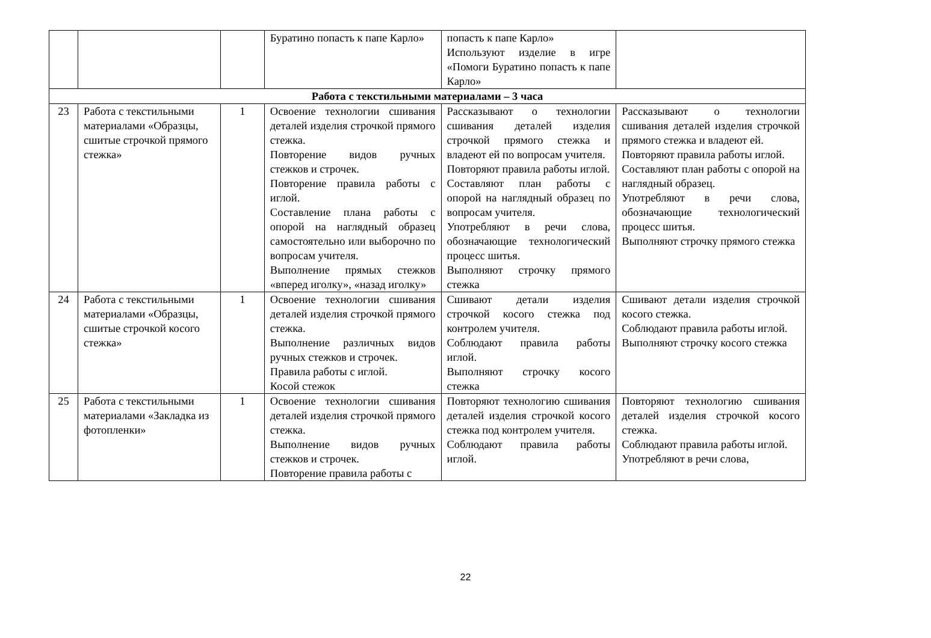| | | | Буратино попасть к папе Карло» | попасть к папе Карло» Используют изделие в игре «Помоги Буратино попасть к папе Карло» | |
| Работа с текстильными материалами – 3 часа | | | | | |
| 23 | Работа с текстильными материалами «Образцы, сшитые строчкой прямого стежка» | 1 | Освоение технологии сшивания деталей изделия строчкой прямого стежка. Повторение видов ручных стежков и строчек. Повторение правила работы с иглой. Составление плана работы с опорой на наглядный образец самостоятельно или выборочно по вопросам учителя. Выполнение прямых стежков «вперед иголку», «назад иголку» | Рассказывают о технологии сшивания деталей изделия строчкой прямого стежка и владеют ей по вопросам учителя. Повторяют правила работы иглой. Составляют план работы с опорой на наглядный образец по вопросам учителя. Употребляют в речи слова, обозначающие технологический процесс шитья. Выполняют строчку прямого стежка | Рассказывают о технологии сшивания деталей изделия строчкой прямого стежка и владеют ей. Повторяют правила работы иглой. Составляют план работы с опорой на наглядный образец. Употребляют в речи слова, обозначающие технологический процесс шитья. Выполняют строчку прямого стежка |
| 24 | Работа с текстильными материалами «Образцы, сшитые строчкой косого стежка» | 1 | Освоение технологии сшивания деталей изделия строчкой прямого стежка. Выполнение различных видов ручных стежков и строчек. Правила работы с иглой. Косой стежок | Сшивают детали изделия строчкой косого стежка под контролем учителя. Соблюдают правила работы иглой. Выполняют строчку косого стежка | Сшивают детали изделия строчкой косого стежка. Соблюдают правила работы иглой. Выполняют строчку косого стежка |
| 25 | Работа с текстильными материалами «Закладка из фотопленки» | 1 | Освоение технологии сшивания деталей изделия строчкой прямого стежка. Выполнение видов ручных стежков и строчек. Повторение правила работы с | Повторяют технологию сшивания деталей изделия строчкой косого стежка под контролем учителя. Соблюдают правила работы иглой. | Повторяют технологию сшивания деталей изделия строчкой косого стежка. Соблюдают правила работы иглой. Употребляют в речи слова, |
22